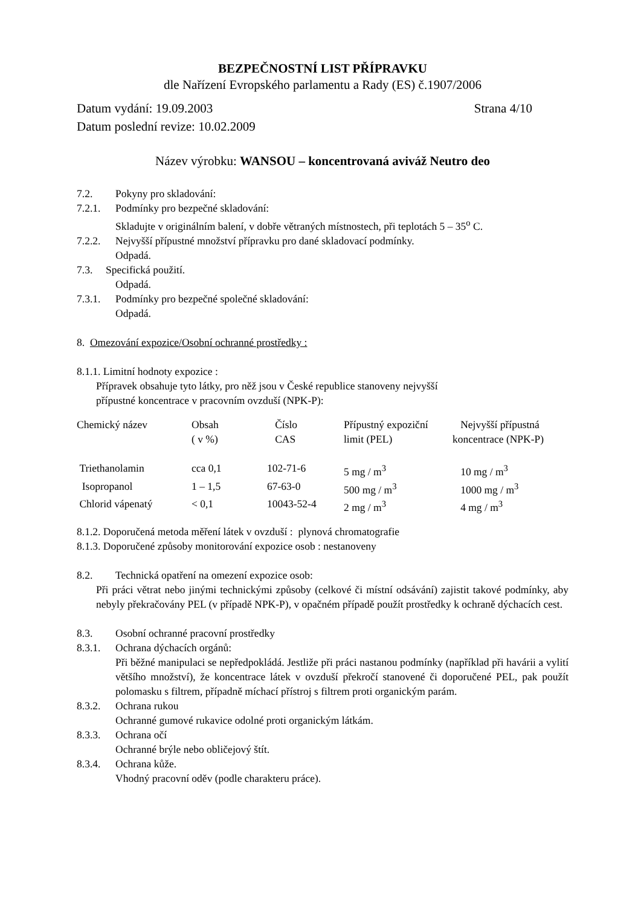BEZPEČNOSTNÍ LIST PŘÍPRAVKU
dle Nařízení Evropského parlamentu a Rady (ES) č.1907/2006
Datum vydání: 19.09.2003 Strana 4/10
Datum poslední revize: 10.02.2009
Název výrobku: WANSOU – koncentrovaná aviváž Neutro deo
7.2. Pokyny pro skladování:
7.2.1. Podmínky pro bezpečné skladování:
Skladujte v originálním balení, v dobře větraných místnostech, při teplotách 5 – 35<sup>o</sup> C.
7.2.2. Nejvyšší přípustné množství přípravku pro dané skladovací podmínky.
Odpadá.
7.3. Specifická použití.
Odpadá.
7.3.1. Podmínky pro bezpečné společné skladování:
Odpadá.
8. Omezování expozice/Osobní ochranné prostředky :
8.1.1. Limitní hodnoty expozice :
Přípravek obsahuje tyto látky, pro něž jsou v České republice stanoveny nejvyšší
přípustné koncentrace v pracovním ovzduší (NPK-P):
| Chemický název | Obsah ( v %) | Číslo CAS | Přípustný expoziční limit (PEL) | Nejvyšší přípustná koncentrace (NPK-P) |
| --- | --- | --- | --- | --- |
| Triethanolamin | cca 0,1 | 102-71-6 | 5 mg / m<sup>3</sup> | 10 mg / m<sup>3</sup> |
| Isopropanol | 1 – 1,5 | 67-63-0 | 500 mg / m<sup>3</sup> | 1000 mg / m<sup>3</sup> |
| Chlorid vápenatý | < 0,1 | 10043-52-4 | 2 mg / m<sup>3</sup> | 4 mg / m<sup>3</sup> |
8.1.2. Doporučená metoda měření látek v ovzduší : plynová chromatografie
8.1.3. Doporučené způsoby monitorování expozice osob : nestanoveny
8.2. Technická opatření na omezení expozice osob:
Při práci větrat nebo jinými technickými způsoby (celkové či místní odsávání) zajistit takové podmínky, aby nebyly překračovány PEL (v případě NPK-P), v opačném případě použít prostředky k ochraně dýchacích cest.
8.3. Osobní ochranné pracovní prostředky
8.3.1. Ochrana dýchacích orgánů:
Při běžné manipulaci se nepředpokládá. Jestliže při práci nastanou podmínky (například při havárii a vylití většího množství), že koncentrace látek v ovzduší překročí stanovené či doporučené PEL, pak použít polomasku s filtrem, případně míchací přístroj s filtrem proti organickým parám.
8.3.2. Ochrana rukou
Ochranné gumové rukavice odolné proti organickým látkám.
8.3.3. Ochrana očí
Ochranné brýle nebo obličejový štít.
8.3.4. Ochrana kůže.
Vhodný pracovní oděv (podle charakteru práce).